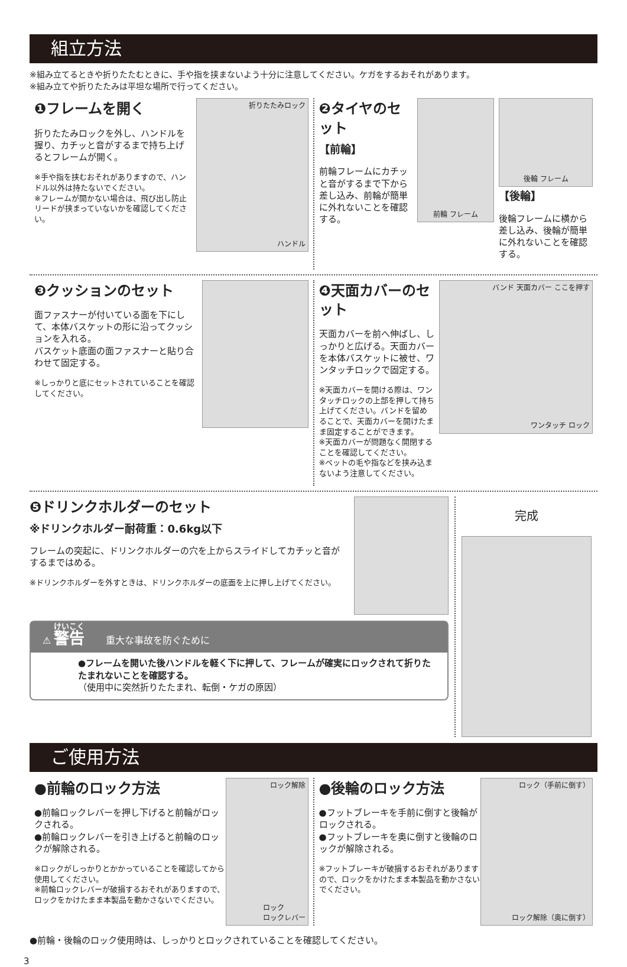組立方法
※組み立てるときや折りたたむときに、手や指を挟まないよう十分に注意してください。ケガをするおそれがあります。
※組み立てや折りたたみは平坦な場所で行ってください。
❶フレームを開く
折りたたみロックを外し、ハンドルを握り、カチッと音がするまで持ち上げるとフレームが開く。
※手や指を挟むおそれがありますので、ハンドル以外は持たないでください。
※フレームが開かない場合は、飛び出し防止リードが挟まっていないかを確認してください。
折りたたみロック
ハンドル
❷タイヤのセット
【前輪】
前輪フレームにカチッと音がするまで下から差し込み、前輪が簡単に外れないことを確認する。
前輪 フレーム
後輪 フレーム
【後輪】
後輪フレームに横から差し込み、後輪が簡単に外れないことを確認する。
❸クッションのセット
面ファスナーが付いている面を下にして、本体バスケットの形に沿ってクッションを入れる。
バスケット底面の面ファスナーと貼り合わせて固定する。
※しっかりと底にセットされていることを確認してください。
❹天面カバーのセット
天面カバーを前へ伸ばし、しっかりと広げる。天面カバーを本体バスケットに被せ、ワンタッチロックで固定する。
※天面カバーを開ける際は、ワンタッチロックの上部を押して持ち上げてください。バンドを留めることで、天面カバーを開けたまま固定することができます。
※天面カバーが問題なく開閉することを確認してください。
※ペットの毛や指などを挟み込まないよう注意してください。
バンド 天面カバー ここを押す
ワンタッチ ロック
❺ドリンクホルダーのセット
※ドリンクホルダー耐荷重：0.6kg以下
フレームの突起に、ドリンクホルダーの穴を上からスライドしてカチッと音がするまではめる。
※ドリンクホルダーを外すときは、ドリンクホルダーの底面を上に押し上げてください。
⚠ 警告 重大な事故を防ぐために
●フレームを開いた後ハンドルを軽く下に押して、フレームが確実にロックされて折りたたまれないことを確認する。
（使用中に突然折りたたまれ、転倒・ケガの原因）
完成
ご使用方法
●前輪のロック方法
●前輪ロックレバーを押し下げると前輪がロックされる。
●前輪ロックレバーを引き上げると前輪のロックが解除される。
※ロックがしっかりとかかっていることを確認してから使用してください。
※前輪ロックレバーが破損するおそれがありますので、ロックをかけたまま本製品を動かさないでください。
ロック解除
ロック
ロックレバー
●後輪のロック方法
●フットブレーキを手前に倒すと後輪がロックされる。
●フットブレーキを奥に倒すと後輪のロックが解除される。
※フットブレーキが破損するおそれがありますので、ロックをかけたまま本製品を動かさないでください。
ロック（手前に倒す）
ロック解除（奥に倒す）
●前輪・後輪のロック使用時は、しっかりとロックされていることを確認してください。
3